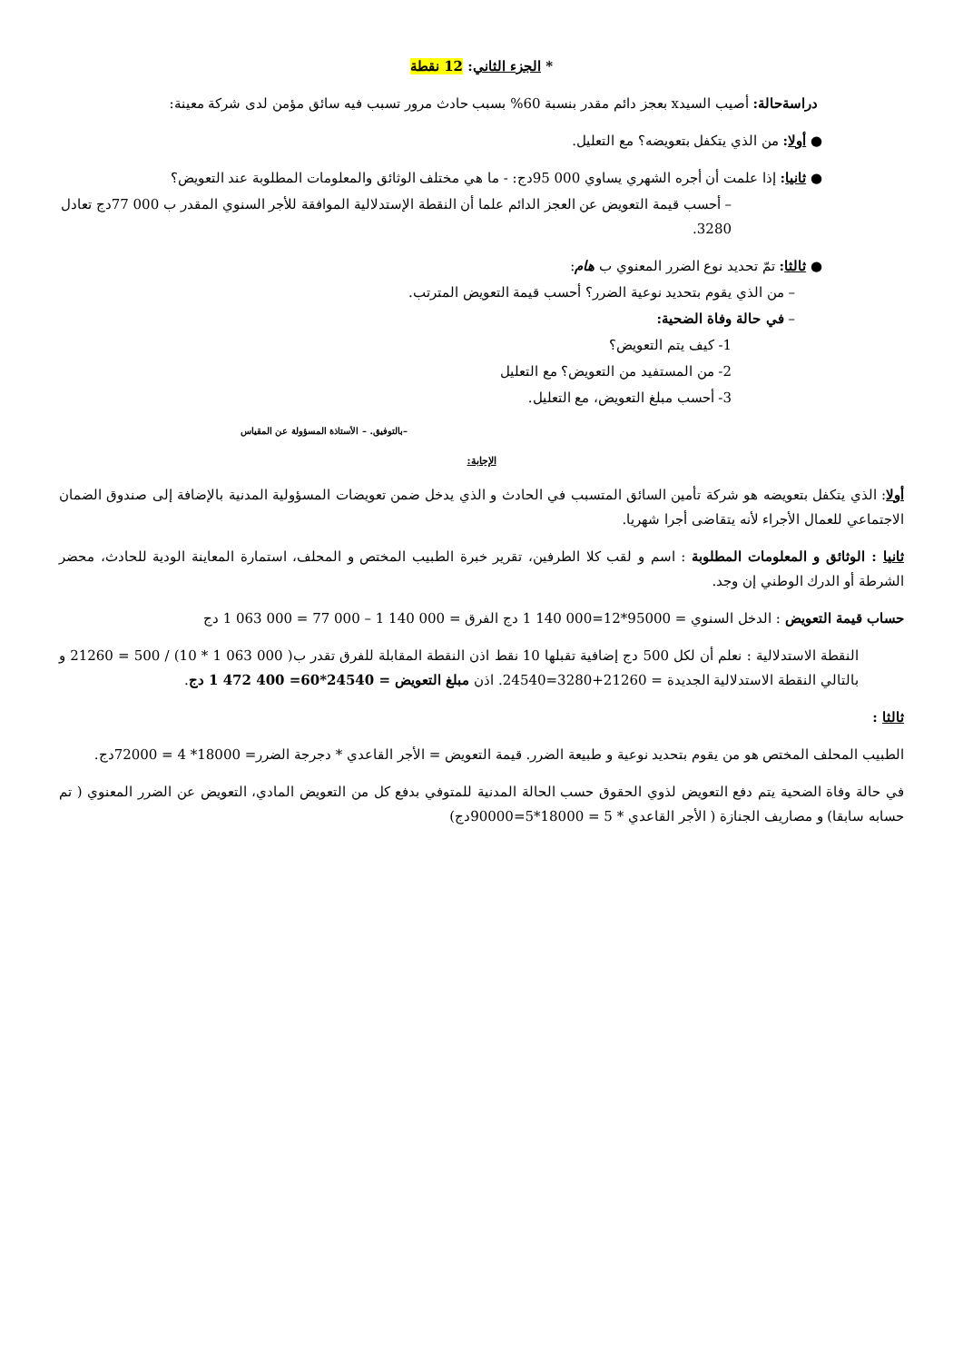* الجزء الثاني: 12 نقطة
دراسةحالة: أصيب السيدx بعجز دائم مقدر بنسبة 60% بسبب حادث مرور تسبب فيه سائق مؤمن لدى شركة معينة:
● أولا: من الذي يتكفل بتعويضه؟ مع التعليل.
● ثانيا: إذا علمت أن أجره الشهري يساوي 000 95دج: - ما هي مختلف الوثائق والمعلومات المطلوبة عند التعويض؟
– أحسب قيمة التعويض عن العجز الدائم علما أن النقطة الإستدلالية الموافقة للأجر السنوي المقدر ب 000 77دج تعادل 3280.
● ثالثا: تمّ تحديد نوع الضرر المعنوي ب هام:
– من الذي يقوم بتحديد نوعية الضرر؟ أحسب قيمة التعويض المترتب.
– في حالة وفاة الضحية:
1- كيف يتم التعويض؟
2- من المستفيد من التعويض؟ مع التعليل
3- أحسب مبلغ التعويض، مع التعليل.
بالتوفيق. – الأستاذة المسؤولة عن المقياس–
الإجابة:
أولا: الذي يتكفل بتعويضه هو شركة تأمين السائق المتسبب في الحادث و الذي يدخل ضمن تعويضات المسؤولية المدنية بالإضافة إلى صندوق الضمان الاجتماعي للعمال الأجراء لأنه يتقاضى أجرا شهريا.
ثانيا : الوثائق و المعلومات المطلوبة : اسم و لقب كلا الطرفين، تقرير خبرة الطبيب المختص و المحلف، استمارة المعاينة الودية للحادث، محضر الشرطة أو الدرك الوطني إن وجد.
حساب قيمة التعويض : الدخل السنوي = 95000*12=000 140 1 دج الفرق = 000 140 1 – 000 77 = 000 063 1 دج
النقطة الاستدلالية : نعلم أن لكل 500 دج إضافية تقبلها 10 نقط اذن النقطة المقابلة للفرق تقدر ب( 000 063 1 * 10) / 500 = 21260 و بالتالي النقطة الاستدلالية الجديدة = 21260+3280=24540. اذن مبلغ التعويض = 24540*60= 400 472 1 دج.
ثالثا :
الطبيب المحلف المختص هو من يقوم بتحديد نوعية و طبيعة الضرر. قيمة التعويض = الأجر القاعدي * دجرجة الضرر= 18000* 4 = 72000دج.
في حالة وفاة الضحية يتم دفع التعويض لذوي الحقوق حسب الحالة المدنية للمتوفي بدفع كل من التعويض المادي، التعويض عن الضرر المعنوي ( تم حسابه سابقا) و مصاريف الجنازة ( الأجر القاعدي * 5 = 18000*5=90000دج)